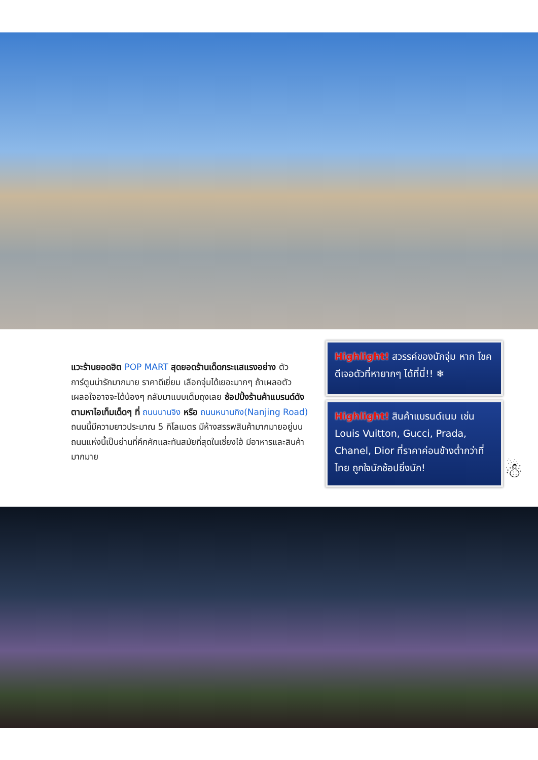แวะร้านยอดฮิต POP MART สุดยอดร้านเด็ดกระแสแรงอย่าง ตัวการ์ตูนน่ารักมากมาย ราคาดีเยี่ยม เลือกจุ่มได้เยอะมากๆ ถ้าเผลอตัวเผลอใจอาจจะได้น้องๆ กลับมาแบบเต็มถุงเลย ช้อปปิ้งร้านค้าแบรนด์ดังตามหาไอเท็มเด็ดๆ ที่ ถนนนานจิง หรือ ถนนหนานกิง(Nanjing Road) ถนนนี้มีความยาวประมาณ 5 กิโลเมตร มีห้างสรรพสินค้ามากมายอยู่บนถนนแห่งนี้เป็นย่านที่คึกคักและทันสมัยที่สุดในเซี่ยงไฮ้ มีอาหารและสินค้ามากมาย
Highlight! สวรรค์ของนักจุ่ม หาก โชคดีเจอตัวที่หายากๆ ได้ที่นี่!! ❄
Highlight! สินค้าแบรนด์เนม เช่น Louis Vuitton, Gucci, Prada, Chanel, Dior ที่ราคาค่อนข้างต่ำกว่าที่ไทย ถูกใจนักช้อปยิ่งนัก!
☃